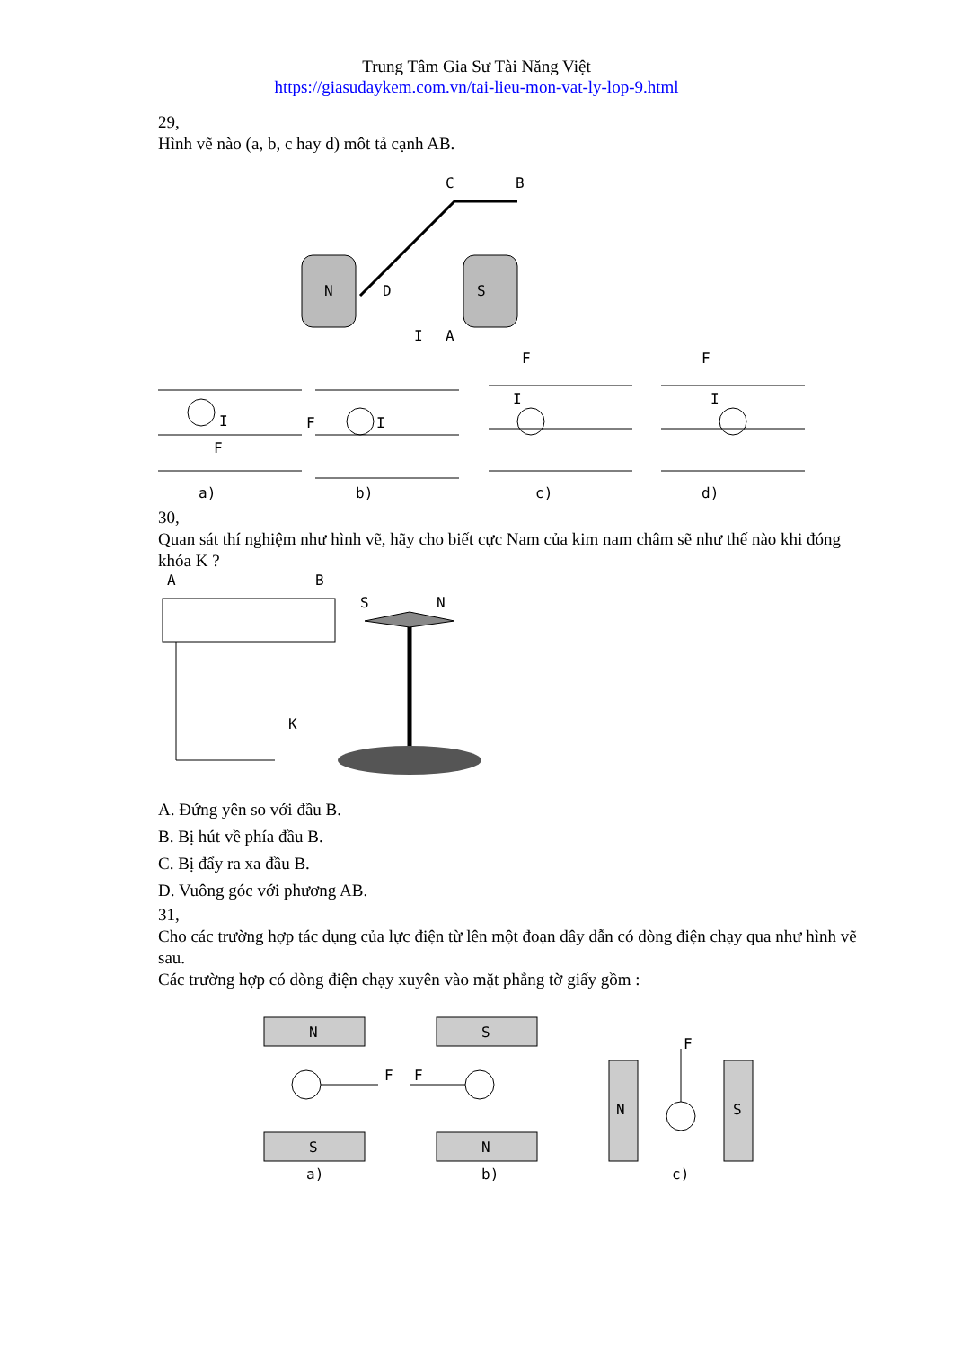Trung Tâm Gia Sư Tài Năng Việt
https://giasudaykem.com.vn/tai-lieu-mon-vat-ly-lop-9.html
29,
Hình vẽ nào (a, b, c hay d) môt tả cạnh AB.
N
S
C
B
D
I
A
I
F
I
F
I
F
I
F
a)
b)
c)
d)
30,
Quan sát thí nghiệm như hình vẽ, hãy cho biết cực Nam của kim nam châm sẽ như thế nào khi đóng khóa K ?
A
B
S
N
K
A. Đứng yên so với đầu B.
B. Bị hút về phía đầu B.
C. Bị đẩy ra xa đầu B.
D. Vuông góc với phương AB.
31,
Cho các trường hợp tác dụng của lực điện từ lên một đoạn dây dẫn có dòng điện chạy qua như hình vẽ sau.
Các trường hợp có dòng điện chạy xuyên vào mặt phẳng tờ giấy gồm :
N
S
S
N
N
S
F
F
F
a)
b)
c)